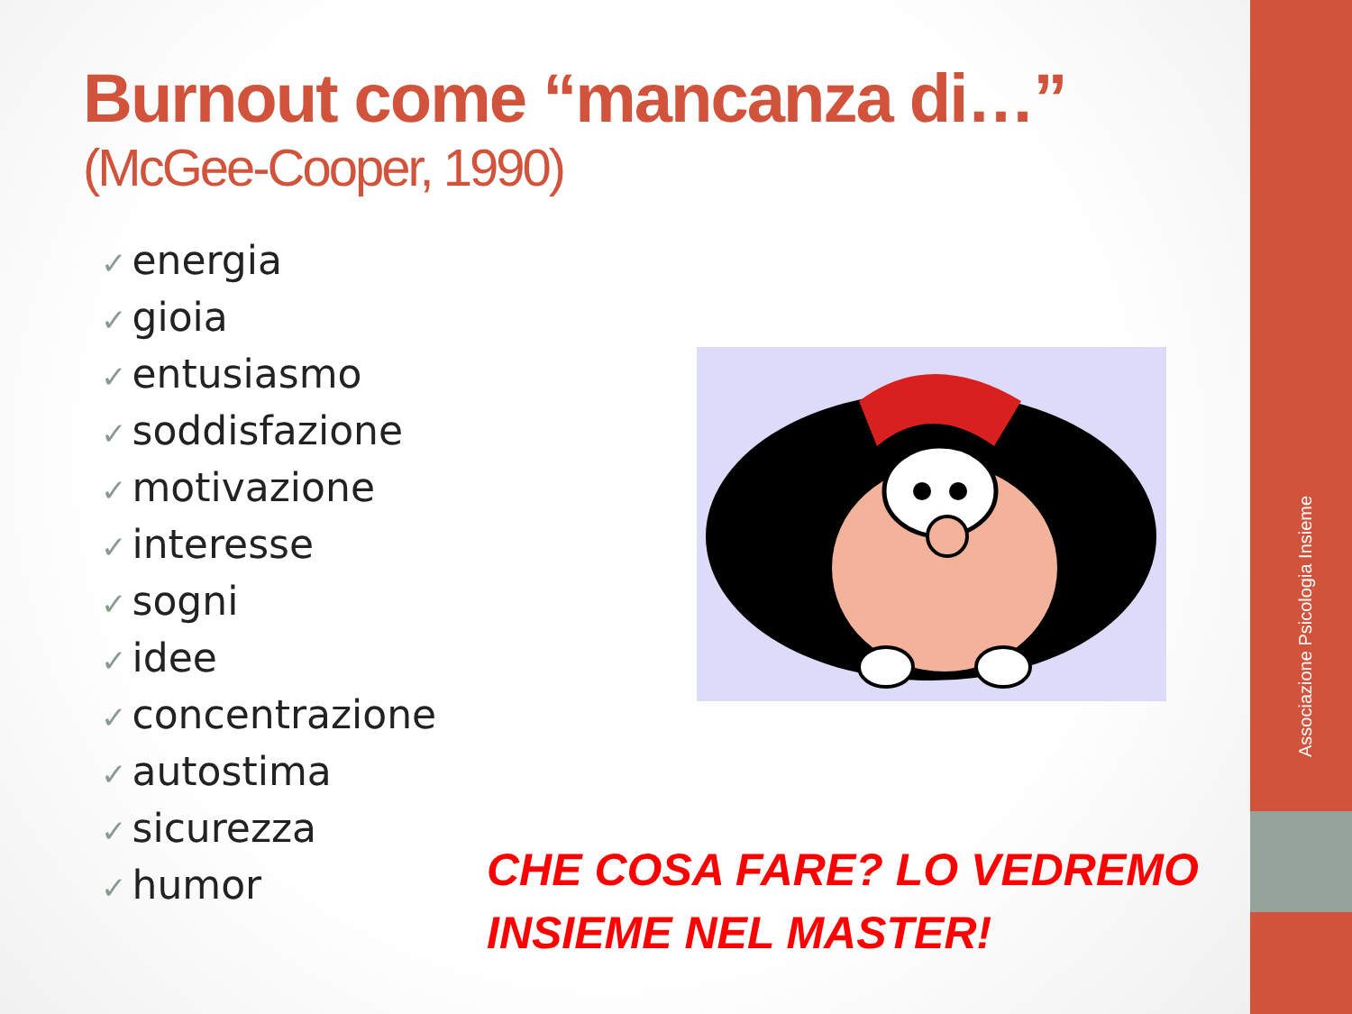Associazione Psicologia Insieme
Burnout come “mancanza di…”
(McGee-Cooper, 1990)
✓ energia
✓ gioia
✓ entusiasmo
✓ soddisfazione
✓ motivazione
✓ interesse
✓ sogni
✓ idee
✓ concentrazione
✓ autostima
✓ sicurezza
✓ humor
CHE COSA FARE? LO VEDREMO
INSIEME NEL MASTER!